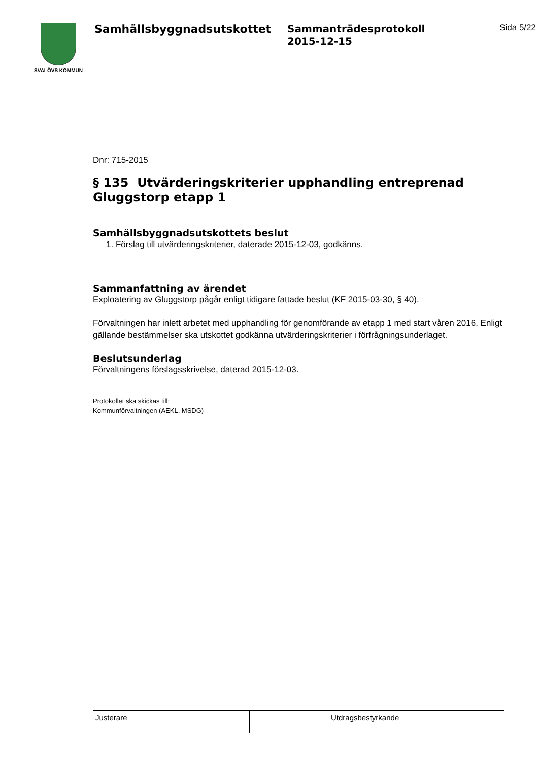SVALÖVS KOMMUN
Samhällsbyggnadsutskottet Sammanträdesprotokoll
2015-12-15
Sida 5/22
Dnr: 715-2015
§ 135 Utvärderingskriterier upphandling entreprenad Gluggstorp etapp 1
Samhällsbyggnadsutskottets beslut
1. Förslag till utvärderingskriterier, daterade 2015-12-03, godkänns.
Sammanfattning av ärendet
Exploatering av Gluggstorp pågår enligt tidigare fattade beslut (KF 2015-03-30, § 40).
Förvaltningen har inlett arbetet med upphandling för genomförande av etapp 1 med start våren 2016. Enligt gällande bestämmelser ska utskottet godkänna utvärderingskriterier i förfrågningsunderlaget.
Beslutsunderlag
Förvaltningens förslagsskrivelse, daterad 2015-12-03.
Protokollet ska skickas till:
Kommunförvaltningen (AEKL, MSDG)
| Justerare | | | Utdragsbestyrkande |